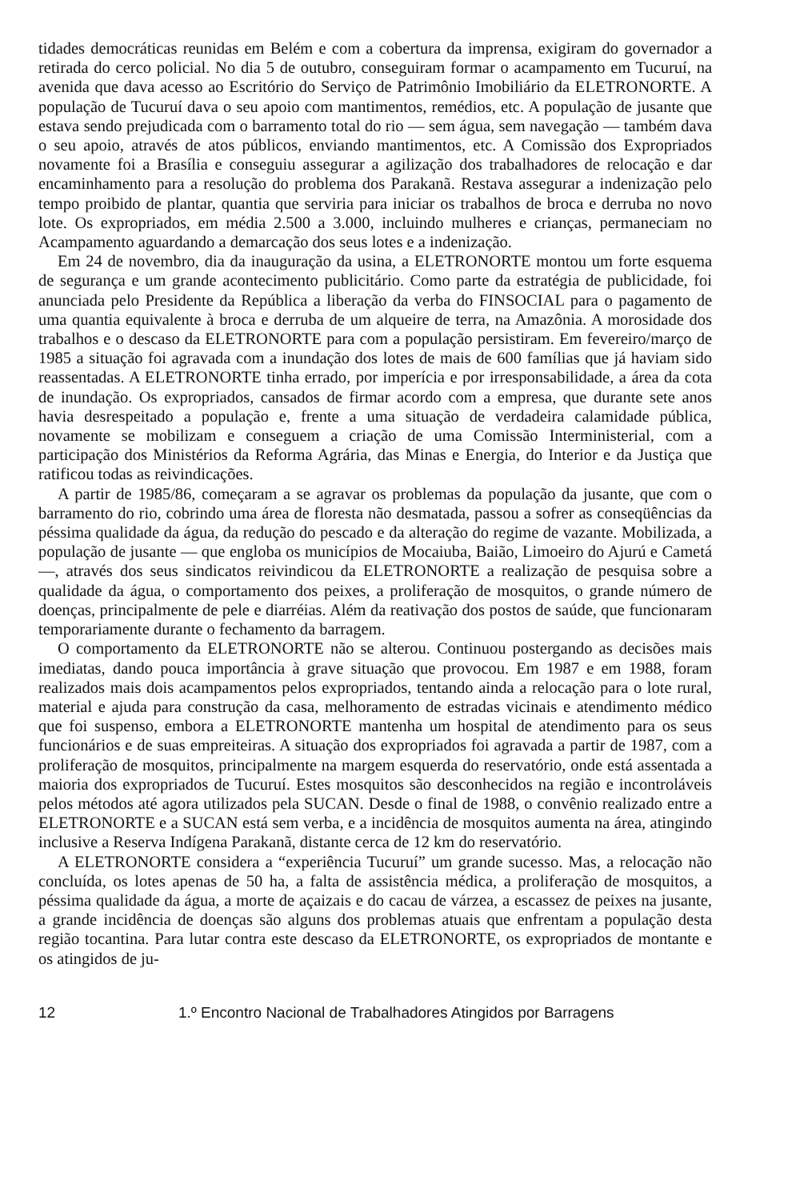tidades democráticas reunidas em Belém e com a cobertura da imprensa, exigiram do governador a retirada do cerco policial. No dia 5 de outubro, conseguiram formar o acampamento em Tucuruí, na avenida que dava acesso ao Escritório do Serviço de Patrimônio Imobiliário da ELETRONORTE. A população de Tucuruí dava o seu apoio com mantimentos, remédios, etc. A população de jusante que estava sendo prejudicada com o barramento total do rio — sem água, sem navegação — também dava o seu apoio, através de atos públicos, enviando mantimentos, etc. A Comissão dos Expropriados novamente foi a Brasília e conseguiu assegurar a agilização dos trabalhadores de relocação e dar encaminhamento para a resolução do problema dos Parakanã. Restava assegurar a indenização pelo tempo proibido de plantar, quantia que serviria para iniciar os trabalhos de broca e derruba no novo lote. Os expropriados, em média 2.500 a 3.000, incluindo mulheres e crianças, permaneciam no Acampamento aguardando a demarcação dos seus lotes e a indenização.
Em 24 de novembro, dia da inauguração da usina, a ELETRONORTE montou um forte esquema de segurança e um grande acontecimento publicitário. Como parte da estratégia de publicidade, foi anunciada pelo Presidente da República a liberação da verba do FINSOCIAL para o pagamento de uma quantia equivalente à broca e derruba de um alqueire de terra, na Amazônia. A morosidade dos trabalhos e o descaso da ELETRONORTE para com a população persistiram. Em fevereiro/março de 1985 a situação foi agravada com a inundação dos lotes de mais de 600 famílias que já haviam sido reassentadas. A ELETRONORTE tinha errado, por imperícia e por irresponsabilidade, a área da cota de inundação. Os expropriados, cansados de firmar acordo com a empresa, que durante sete anos havia desrespeitado a população e, frente a uma situação de verdadeira calamidade pública, novamente se mobilizam e conseguem a criação de uma Comissão Interministerial, com a participação dos Ministérios da Reforma Agrária, das Minas e Energia, do Interior e da Justiça que ratificou todas as reivindicações.
A partir de 1985/86, começaram a se agravar os problemas da população da jusante, que com o barramento do rio, cobrindo uma área de floresta não desmatada, passou a sofrer as conseqüências da péssima qualidade da água, da redução do pescado e da alteração do regime de vazante. Mobilizada, a população de jusante — que engloba os municípios de Mocaiuba, Baião, Limoeiro do Ajurú e Cametá —, através dos seus sindicatos reivindicou da ELETRONORTE a realização de pesquisa sobre a qualidade da água, o comportamento dos peixes, a proliferação de mosquitos, o grande número de doenças, principalmente de pele e diarréias. Além da reativação dos postos de saúde, que funcionaram temporariamente durante o fechamento da barragem.
O comportamento da ELETRONORTE não se alterou. Continuou postergando as decisões mais imediatas, dando pouca importância à grave situação que provocou. Em 1987 e em 1988, foram realizados mais dois acampamentos pelos expropriados, tentando ainda a relocação para o lote rural, material e ajuda para construção da casa, melhoramento de estradas vicinais e atendimento médico que foi suspenso, embora a ELETRONORTE mantenha um hospital de atendimento para os seus funcionários e de suas empreiteiras. A situação dos expropriados foi agravada a partir de 1987, com a proliferação de mosquitos, principalmente na margem esquerda do reservatório, onde está assentada a maioria dos expropriados de Tucuruí. Estes mosquitos são desconhecidos na região e incontroláveis pelos métodos até agora utilizados pela SUCAN. Desde o final de 1988, o convênio realizado entre a ELETRONORTE e a SUCAN está sem verba, e a incidência de mosquitos aumenta na área, atingindo inclusive a Reserva Indígena Parakanã, distante cerca de 12 km do reservatório.
A ELETRONORTE considera a “experiência Tucuruí” um grande sucesso. Mas, a relocação não concluída, os lotes apenas de 50 ha, a falta de assistência médica, a proliferação de mosquitos, a péssima qualidade da água, a morte de açaizais e do cacau de várzea, a escassez de peixes na jusante, a grande incidência de doenças são alguns dos problemas atuais que enfrentam a população desta região tocantina. Para lutar contra este descaso da ELETRONORTE, os expropriados de montante e os atingidos de ju-
12 1.º Encontro Nacional de Trabalhadores Atingidos por Barragens